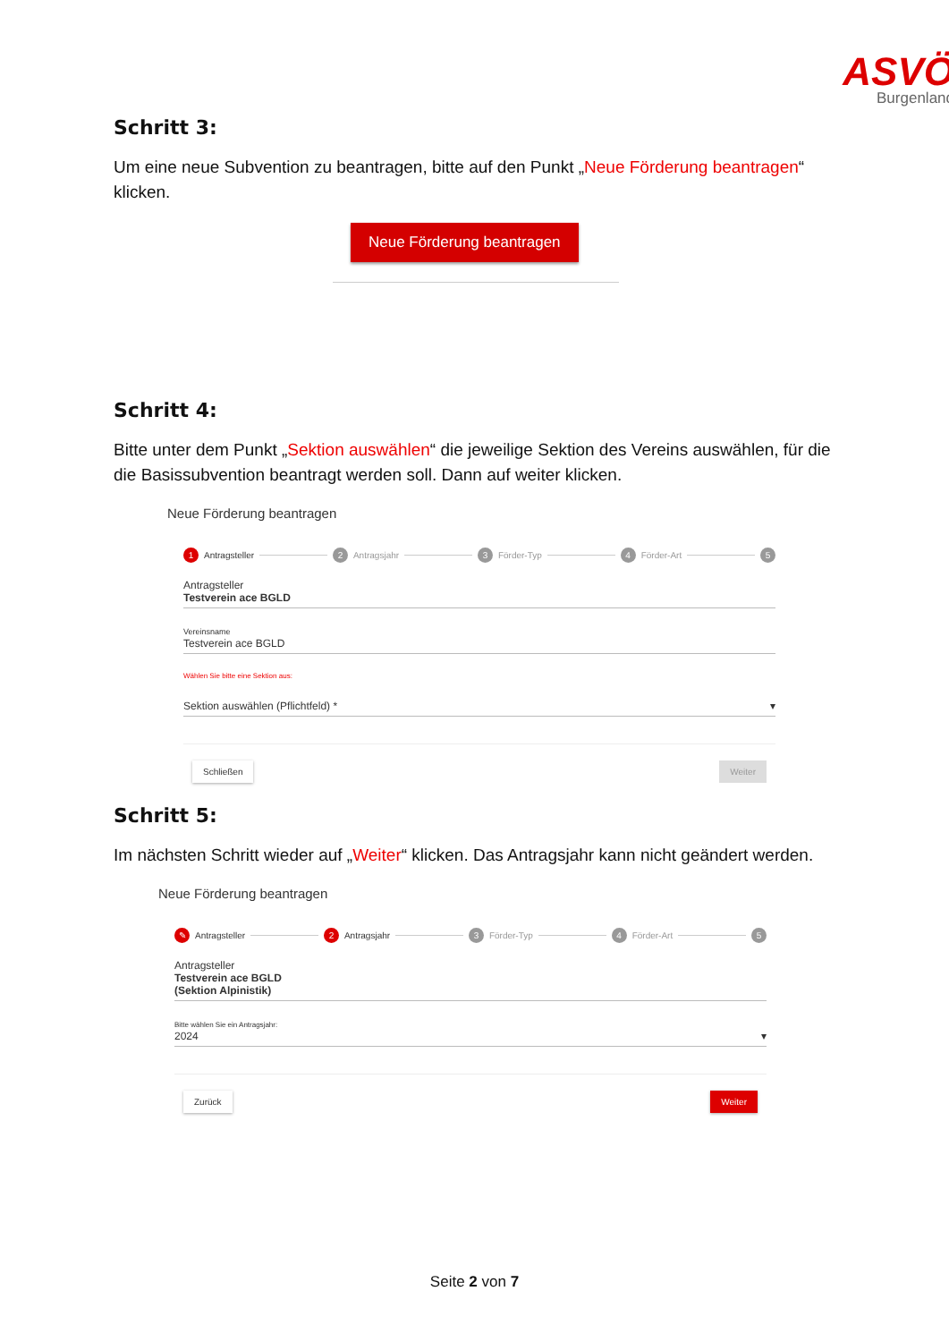ASVÖ
Burgenland
Schritt 3:
Um eine neue Subvention zu beantragen, bitte auf den Punkt „Neue Förderung beantragen“ klicken.
Neue Förderung beantragen
Schritt 4:
Bitte unter dem Punkt „Sektion auswählen“ die jeweilige Sektion des Vereins auswählen, für die die Basissubvention beantragt werden soll. Dann auf weiter klicken.
Neue Förderung beantragen
1 Antragsteller 2 Antragsjahr 3 Förder-Typ 4 Förder-Art 5
Antragsteller
Testverein ace BGLD
Vereinsname
Testverein ace BGLD
Wählen Sie bitte eine Sektion aus:
Sektion auswählen (Pflichtfeld) * ▾
Schließen Weiter
Schritt 5:
Im nächsten Schritt wieder auf „Weiter“ klicken. Das Antragsjahr kann nicht geändert werden.
Neue Förderung beantragen
✎ Antragsteller 2 Antragsjahr 3 Förder-Typ 4 Förder-Art 5
Antragsteller
Testverein ace BGLD
(Sektion Alpinistik)
Bitte wählen Sie ein Antragsjahr:
2024 ▾
Zurück Weiter
Seite 2 von 7